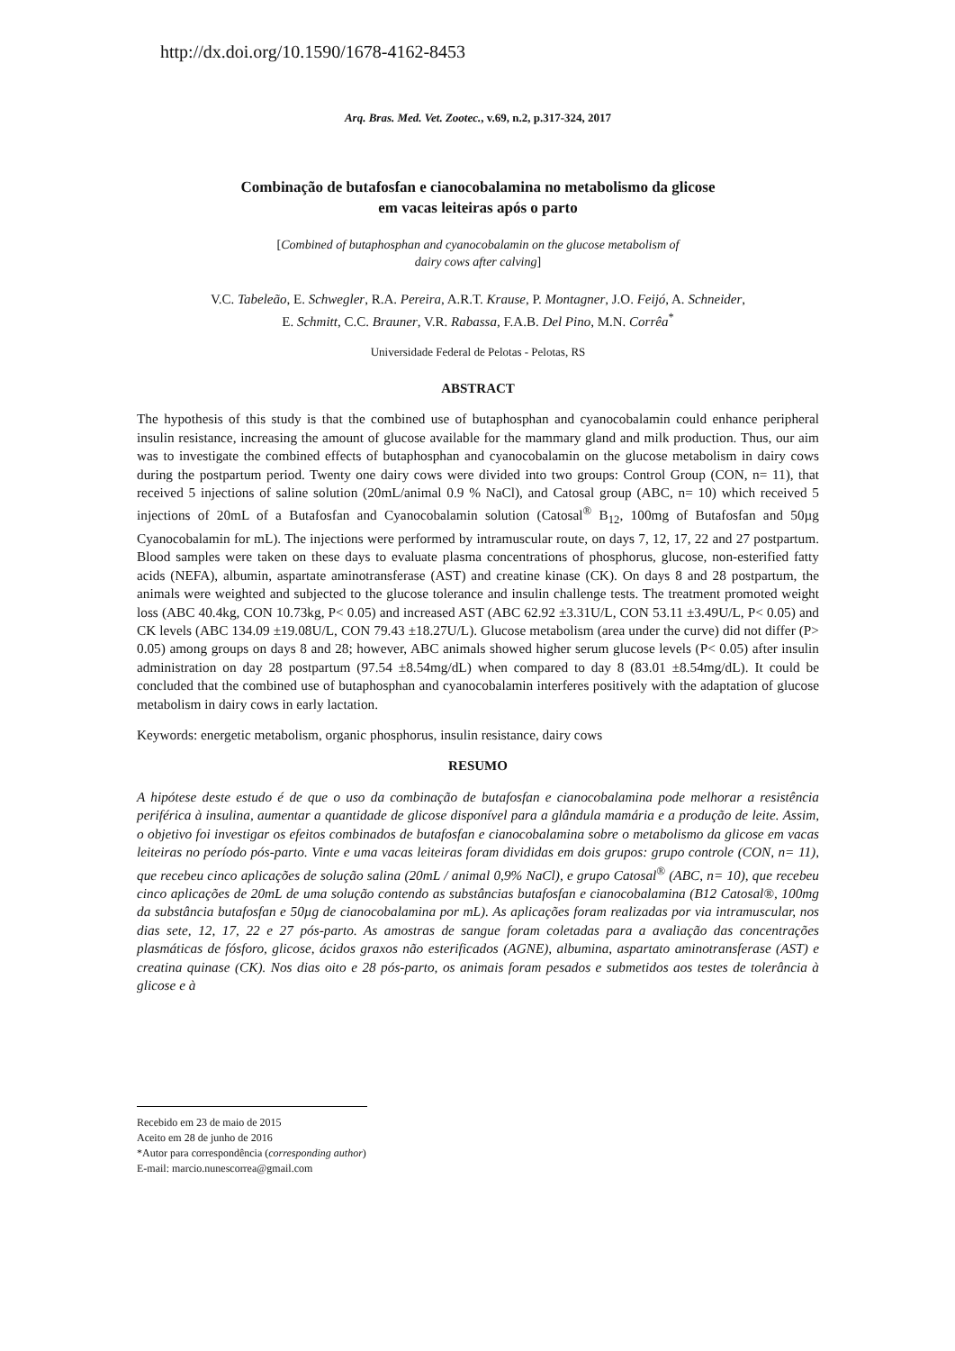http://dx.doi.org/10.1590/1678-4162-8453
Arq. Bras. Med. Vet. Zootec., v.69, n.2, p.317-324, 2017
Combinação de butafosfan e cianocobalamina no metabolismo da glicose
em vacas leiteiras após o parto
[Combined of butaphosphan and cyanocobalamin on the glucose metabolism of
dairy cows after calving]
V.C. Tabeleão, E. Schwegler, R.A. Pereira, A.R.T. Krause, P. Montagner, J.O. Feijó, A. Schneider,
E. Schmitt, C.C. Brauner, V.R. Rabassa, F.A.B. Del Pino, M.N. Corrêa<sup>*</sup>
Universidade Federal de Pelotas - Pelotas, RS
ABSTRACT
The hypothesis of this study is that the combined use of butaphosphan and cyanocobalamin could enhance peripheral insulin resistance, increasing the amount of glucose available for the mammary gland and milk production. Thus, our aim was to investigate the combined effects of butaphosphan and cyanocobalamin on the glucose metabolism in dairy cows during the postpartum period. Twenty one dairy cows were divided into two groups: Control Group (CON, n= 11), that received 5 injections of saline solution (20mL/animal 0.9 % NaCl), and Catosal group (ABC, n= 10) which received 5 injections of 20mL of a Butafosfan and Cyanocobalamin solution (Catosal<sup>®</sup> B<sub>12</sub>, 100mg of Butafosfan and 50µg Cyanocobalamin for mL). The injections were performed by intramuscular route, on days 7, 12, 17, 22 and 27 postpartum. Blood samples were taken on these days to evaluate plasma concentrations of phosphorus, glucose, non-esterified fatty acids (NEFA), albumin, aspartate aminotransferase (AST) and creatine kinase (CK). On days 8 and 28 postpartum, the animals were weighted and subjected to the glucose tolerance and insulin challenge tests. The treatment promoted weight loss (ABC 40.4kg, CON 10.73kg, P< 0.05) and increased AST (ABC 62.92 ±3.31U/L, CON 53.11 ±3.49U/L, P< 0.05) and CK levels (ABC 134.09 ±19.08U/L, CON 79.43 ±18.27U/L). Glucose metabolism (area under the curve) did not differ (P> 0.05) among groups on days 8 and 28; however, ABC animals showed higher serum glucose levels (P< 0.05) after insulin administration on day 28 postpartum (97.54 ±8.54mg/dL) when compared to day 8 (83.01 ±8.54mg/dL). It could be concluded that the combined use of butaphosphan and cyanocobalamin interferes positively with the adaptation of glucose metabolism in dairy cows in early lactation.
Keywords: energetic metabolism, organic phosphorus, insulin resistance, dairy cows
RESUMO
A hipótese deste estudo é de que o uso da combinação de butafosfan e cianocobalamina pode melhorar a resistência periférica à insulina, aumentar a quantidade de glicose disponível para a glândula mamária e a produção de leite. Assim, o objetivo foi investigar os efeitos combinados de butafosfan e cianocobalamina sobre o metabolismo da glicose em vacas leiteiras no período pós-parto. Vinte e uma vacas leiteiras foram divididas em dois grupos: grupo controle (CON, n= 11), que recebeu cinco aplicações de solução salina (20mL / animal 0,9% NaCl), e grupo Catosal<sup>®</sup> (ABC, n= 10), que recebeu cinco aplicações de 20mL de uma solução contendo as substâncias butafosfan e cianocobalamina (B12 Catosal®, 100mg da substância butafosfan e 50µg de cianocobalamina por mL). As aplicações foram realizadas por via intramuscular, nos dias sete, 12, 17, 22 e 27 pós-parto. As amostras de sangue foram coletadas para a avaliação das concentrações plasmáticas de fósforo, glicose, ácidos graxos não esterificados (AGNE), albumina, aspartato aminotransferase (AST) e creatina quinase (CK). Nos dias oito e 28 pós-parto, os animais foram pesados e submetidos aos testes de tolerância à glicose e à
Recebido em 23 de maio de 2015
Aceito em 28 de junho de 2016
*Autor para correspondência (corresponding author)
E-mail: marcio.nunescorrea@gmail.com